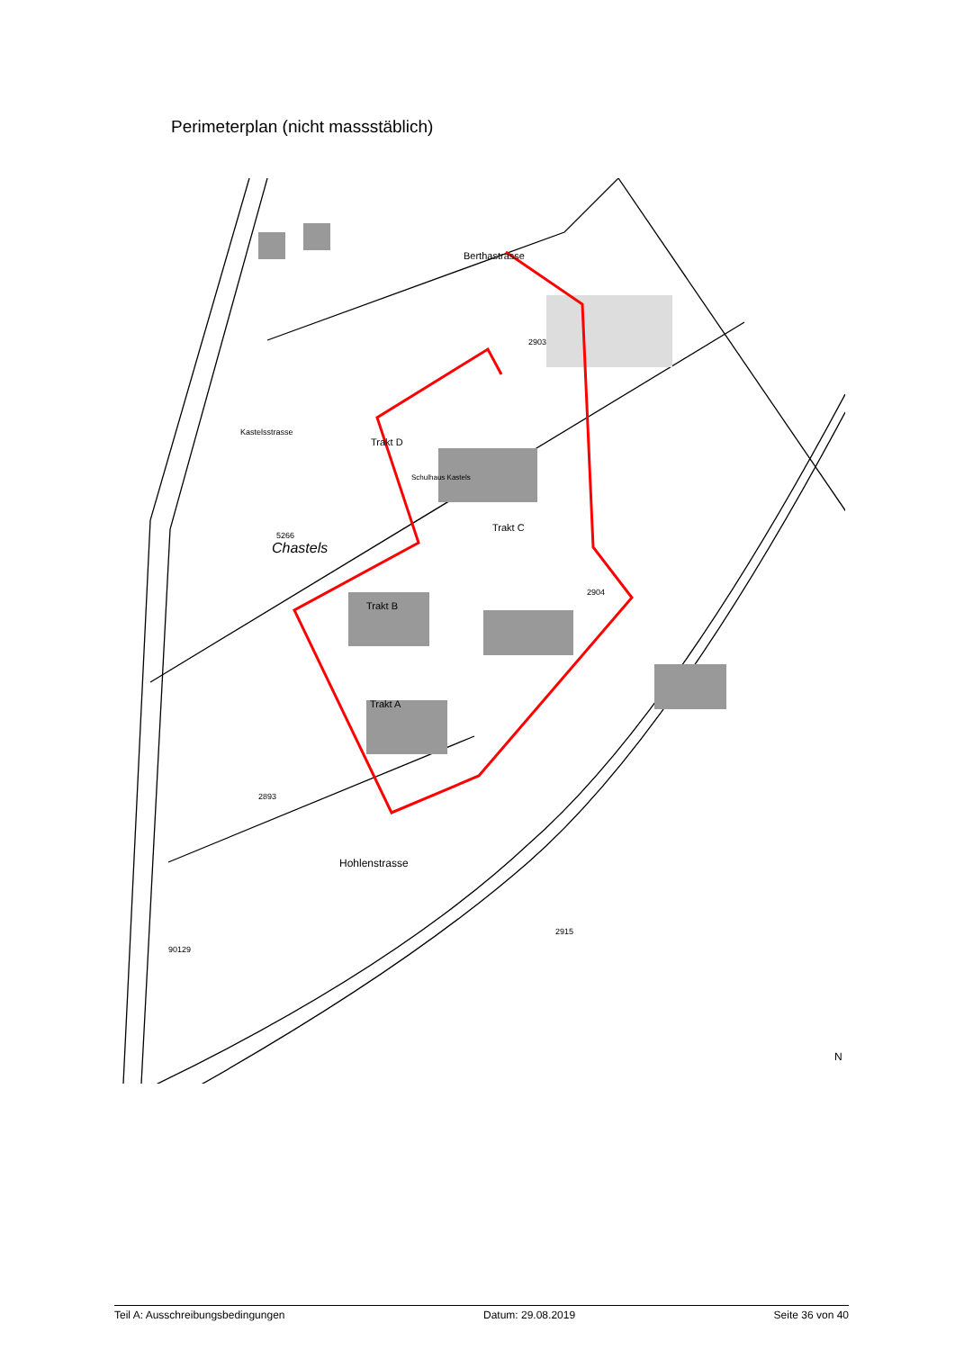Perimeterplan (nicht massstäblich)
Trakt D
Trakt C
Trakt B
Trakt A
Chastels
5266
Hohlenstrasse
90129
Kastelsstrasse
Berthastrasse
2903
2893
2904
2915
Schulhaus Kastels
N
Teil A: Ausschreibungsbedingungen Datum: 29.08.2019 Seite 36 von 40